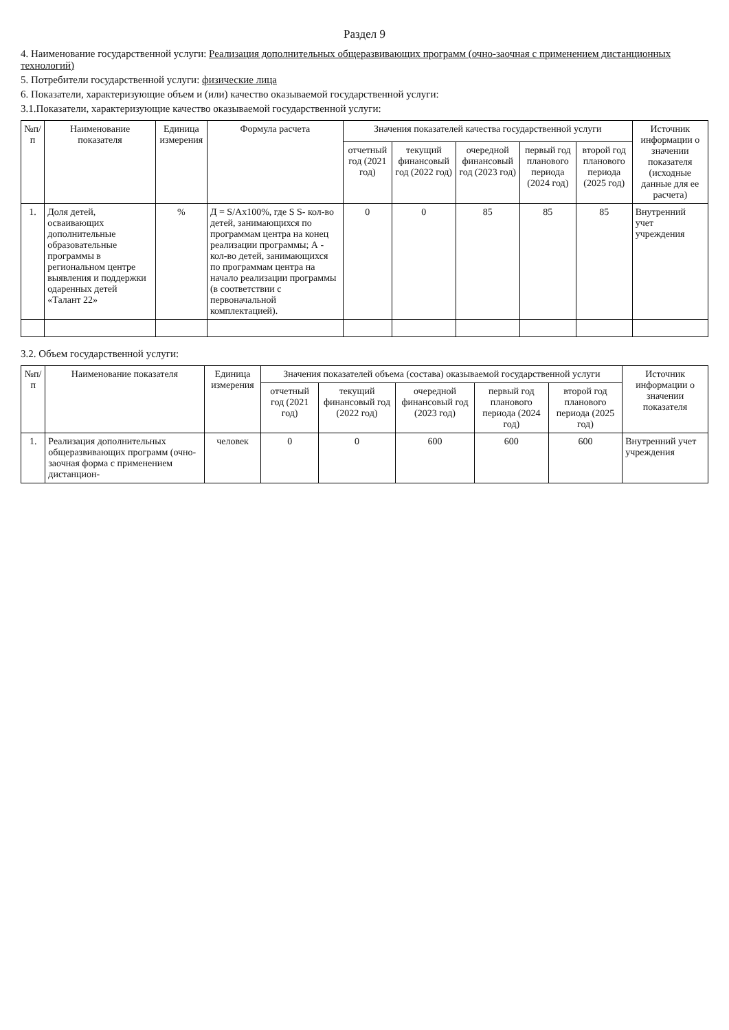Раздел 9
4. Наименование государственной услуги: Реализация дополнительных общеразвивающих программ (очно-заочная с применением дистанционных технологий)
5. Потребители государственной услуги: физические лица
6. Показатели, характеризующие объем и (или) качество оказываемой государственной услуги:
3.1.Показатели, характеризующие качество оказываемой государственной услуги:
| №п/п | Наименование показателя | Единица измерения | Формула расчета | Значения показателей качества государственной услуги | | | | | Источник информации о значении показателя (исходные данные для ее расчета) |
| --- | --- | --- | --- | --- | --- | --- | --- | --- | --- |
| | | | | отчетный год (2021 год) | текущий финансовый год (2022 год) | очередной финансовый год (2023 год) | первый год планового периода (2024 год) | второй год планового периода (2025 год) | |
| 1. | Доля детей, осваивающих дополнительные образовательные программы в региональном центре выявления и поддержки одаренных детей «Талант 22» | % | Д = S/Ах100%, где S S- кол-во детей, занимающихся по программам центра на конец реализации программы; А - кол-во детей, занимающихся по программам центра на начало реализации программы (в соответствии с первоначальной комплектацией). | 0 | 0 | 85 | 85 | 85 | Внутренний учет учреждения |
3.2. Объем государственной услуги:
| №п/п | Наименование показателя | Единица измерения | Значения показателей объема (состава) оказываемой государственной услуги | | | | | Источник информации о значении показателя |
| --- | --- | --- | --- | --- | --- | --- | --- | --- |
| | | | отчетный год (2021 год) | текущий финансовый год (2022 год) | очередной финансовый год (2023 год) | первый год планового периода (2024 год) | второй год планового периода (2025 год) | |
| 1. | Реализация дополнительных общеразвивающих программ (очно-заочная форма с применением дистанцион- | человек | 0 | 0 | 600 | 600 | 600 | Внутренний учет учреждения |